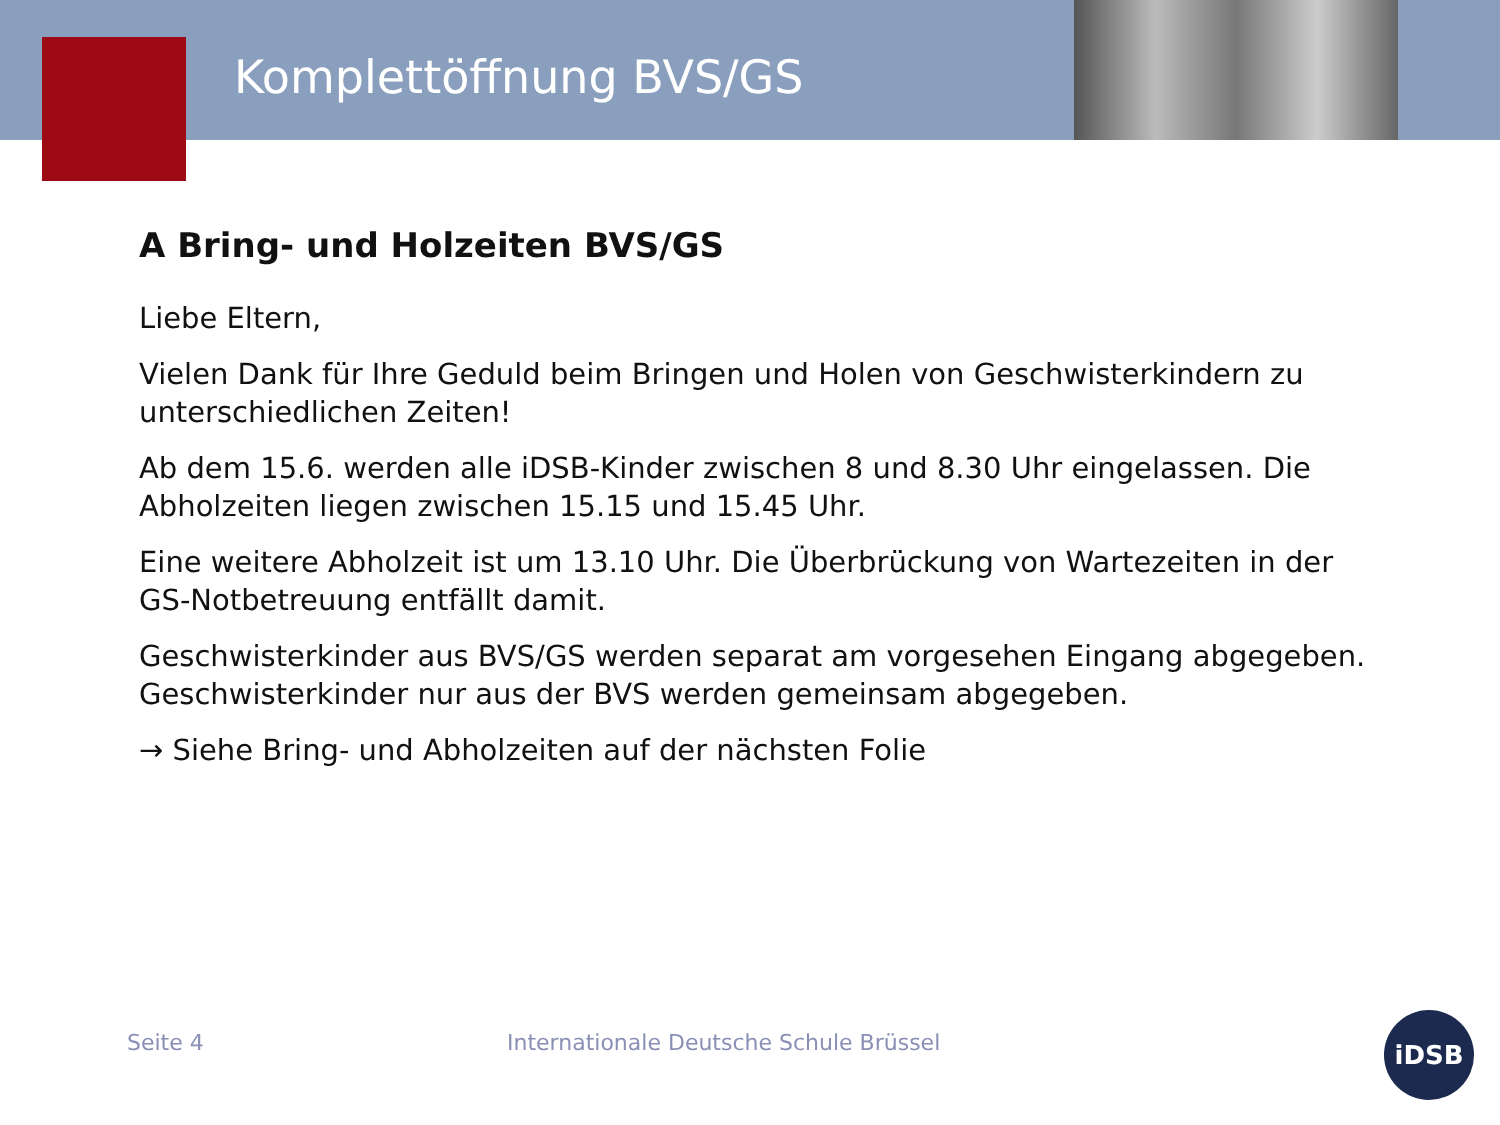Komplettöffnung BVS/GS
A Bring- und Holzeiten BVS/GS
Liebe Eltern,
Vielen Dank für Ihre Geduld beim Bringen und Holen von Geschwisterkindern zu unterschiedlichen Zeiten!
Ab dem 15.6. werden alle iDSB-Kinder zwischen 8 und 8.30 Uhr eingelassen. Die Abholzeiten liegen zwischen 15.15 und 15.45 Uhr.
Eine weitere Abholzeit ist um 13.10 Uhr. Die Überbrückung von Wartezeiten in der GS-Notbetreuung entfällt damit.
Geschwisterkinder aus BVS/GS werden separat am vorgesehen Eingang abgegeben. Geschwisterkinder nur aus der BVS werden gemeinsam abgegeben.
→ Siehe Bring- und Abholzeiten auf der nächsten Folie
Seite 4 Internationale Deutsche Schule Brüssel
iDSB